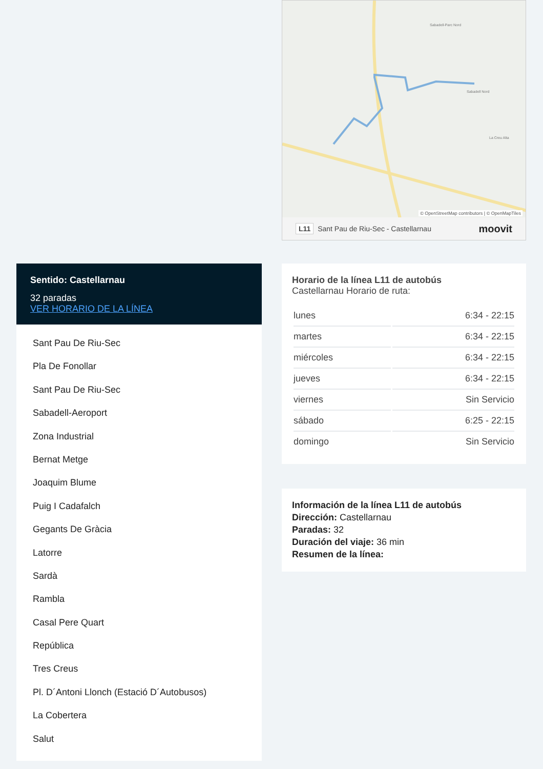Sentido: Castellarnau
32 paradas
VER HORARIO DE LA LÍNEA
Sant Pau De Riu-Sec
Pla De Fonollar
Sant Pau De Riu-Sec
Sabadell-Aeroport
Zona Industrial
Bernat Metge
Joaquim Blume
Puig I Cadafalch
Gegants De Gràcia
Latorre
Sardà
Rambla
Casal Pere Quart
República
Tres Creus
Pl. D´Antoni Llonch (Estació D´Autobusos)
La Cobertera
Salut
Sabadell-Parc Nord
Sabadell Nord
La Creu Alta
© OpenStreetMap contributors | © OpenMapTiles
L11 Sant Pau de Riu-Sec - Castellarnau moovit
Horario de la línea L11 de autobús
Castellarnau Horario de ruta:
| lunes | 6:34 - 22:15 |
| martes | 6:34 - 22:15 |
| miércoles | 6:34 - 22:15 |
| jueves | 6:34 - 22:15 |
| viernes | Sin Servicio |
| sábado | 6:25 - 22:15 |
| domingo | Sin Servicio |
Información de la línea L11 de autobús
Dirección: Castellarnau
Paradas: 32
Duración del viaje: 36 min
Resumen de la línea: